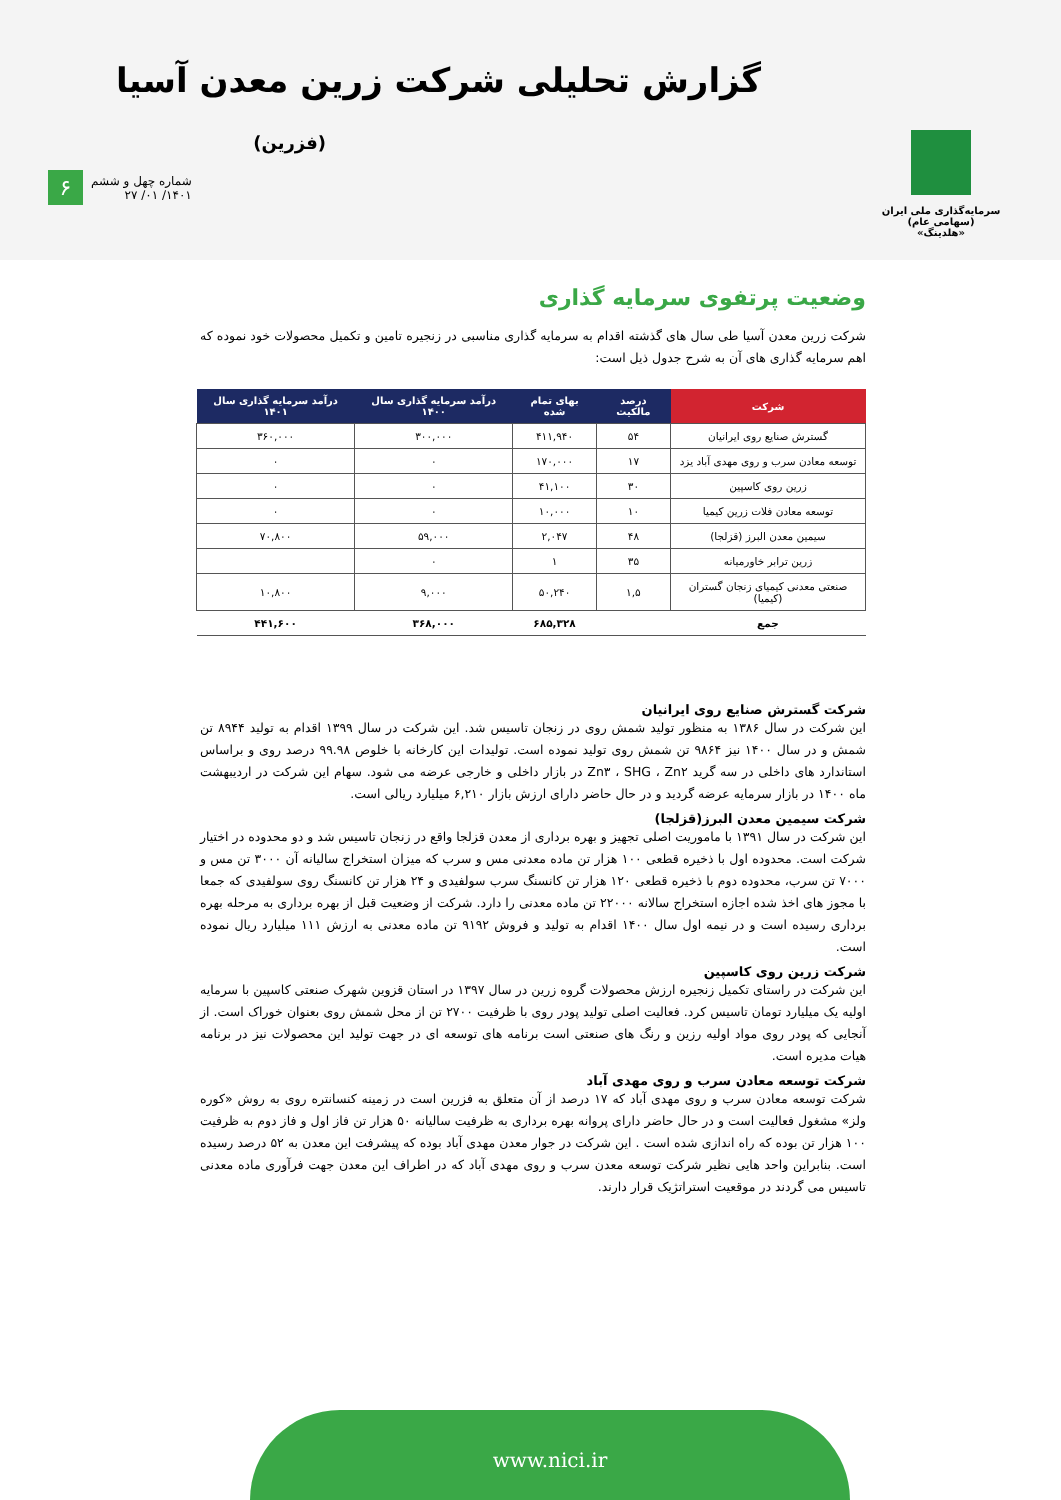گزارش تحلیلی شرکت زرین معدن آسیا
(فزرین)
سرمایه‌گذاری ملی ایران (سهامی عام)
«هلدینگ»
۶
شماره چهل و ششم
۱۴۰۱/ ۰۱/ ۲۷
وضعیت پرتفوی سرمایه گذاری
شرکت زرین معدن آسیا طی سال های گذشته اقدام به سرمایه گذاری مناسبی در زنجیره تامین و تکمیل محصولات خود نموده که اهم سرمایه گذاری های آن به شرح جدول ذیل است:
| شرکت | درصد مالکیت | بهای تمام شده | درآمد سرمایه گذاری سال ۱۴۰۰ | درآمد سرمایه گذاری سال ۱۴۰۱ |
| --- | --- | --- | --- | --- |
| گسترش صنایع روی ایرانیان | ۵۴ | ۴۱۱,۹۴۰ | ۳۰۰,۰۰۰ | ۳۶۰,۰۰۰ |
| توسعه معادن سرب و روی مهدی آباد یزد | ۱۷ | ۱۷۰,۰۰۰ | ۰ | ۰ |
| زرین روی کاسپین | ۳۰ | ۴۱,۱۰۰ | ۰ | ۰ |
| توسعه معادن فلات زرین کیمیا | ۱۰ | ۱۰,۰۰۰ | ۰ | ۰ |
| سیمین معدن البرز (قزلجا) | ۴۸ | ۲,۰۴۷ | ۵۹,۰۰۰ | ۷۰,۸۰۰ |
| زرین ترابر خاورمیانه | ۳۵ | ۱ | ۰ | |
| صنعتی معدنی کیمیای زنجان گستران (کیمیا) | ۱,۵ | ۵۰,۲۴۰ | ۹,۰۰۰ | ۱۰,۸۰۰ |
| جمع | | ۶۸۵,۳۲۸ | ۳۶۸,۰۰۰ | ۴۴۱,۶۰۰ |
شرکت گسترش صنایع روی ایرانیان
این شرکت در سال ۱۳۸۶ به منظور تولید شمش روی در زنجان تاسیس شد. این شرکت در سال ۱۳۹۹ اقدام به تولید ۸۹۴۴ تن شمش و در سال ۱۴۰۰ نیز ۹۸۶۴ تن شمش روی تولید نموده است. تولیدات این کارخانه با خلوص ۹۹.۹۸ درصد روی و براساس استاندارد های داخلی در سه گرید Zn۳ ، SHG ، Zn۲ در بازار داخلی و خارجی عرضه می شود. سهام این شرکت در اردیبهشت ماه ۱۴۰۰ در بازار سرمایه عرضه گردید و در حال حاضر دارای ارزش بازار ۶,۲۱۰ میلیارد ریالی است.
شرکت سیمین معدن البرز(قزلجا)
این شرکت در سال ۱۳۹۱ با ماموریت اصلی تجهیز و بهره برداری از معدن قزلجا واقع در زنجان تاسیس شد و دو محدوده در اختیار شرکت است. محدوده اول با ذخیره قطعی ۱۰۰ هزار تن ماده معدنی مس و سرب که میزان استخراج سالیانه آن ۳۰۰۰ تن مس و ۷۰۰۰ تن سرب، محدوده دوم با ذخیره قطعی ۱۲۰ هزار تن کانسنگ سرب سولفیدی و ۲۴ هزار تن کانسنگ روی سولفیدی که جمعا با مجوز های اخذ شده اجازه استخراج سالانه ۲۲۰۰۰ تن ماده معدنی را دارد. شرکت از وضعیت قبل از بهره برداری به مرحله بهره برداری رسیده است و در نیمه اول سال ۱۴۰۰ اقدام به تولید و فروش ۹۱۹۲ تن ماده معدنی به ارزش ۱۱۱ میلیارد ریال نموده است.
شرکت زرین روی کاسپین
این شرکت در راستای تکمیل زنجیره ارزش محصولات گروه زرین در سال ۱۳۹۷ در استان قزوین شهرک صنعتی کاسپین با سرمایه اولیه یک میلیارد تومان تاسیس کرد. فعالیت اصلی تولید پودر روی با ظرفیت ۲۷۰۰ تن از محل شمش روی بعنوان خوراک است. از آنجایی که پودر روی مواد اولیه رزین و رنگ های صنعتی است برنامه های توسعه ای در جهت تولید این محصولات نیز در برنامه هیات مدیره است.
شرکت توسعه معادن سرب و روی مهدی آباد
شرکت توسعه معادن سرب و روی مهدی آباد که ۱۷ درصد از آن متعلق به فزرین است در زمینه کنسانتره روی به روش «کوره ولز» مشغول فعالیت است و در حال حاضر دارای پروانه بهره برداری به ظرفیت سالیانه ۵۰ هزار تن فاز اول و فاز دوم به ظرفیت ۱۰۰ هزار تن بوده که راه اندازی شده است . این شرکت در جوار معدن مهدی آباد بوده که پیشرفت این معدن به ۵۲ درصد رسیده است. بنابراین واحد هایی نظیر شرکت توسعه معدن سرب و روی مهدی آباد که در اطراف این معدن جهت فرآوری ماده معدنی تاسیس می گردند در موقعیت استراتژیک قرار دارند.
www.nici.ir